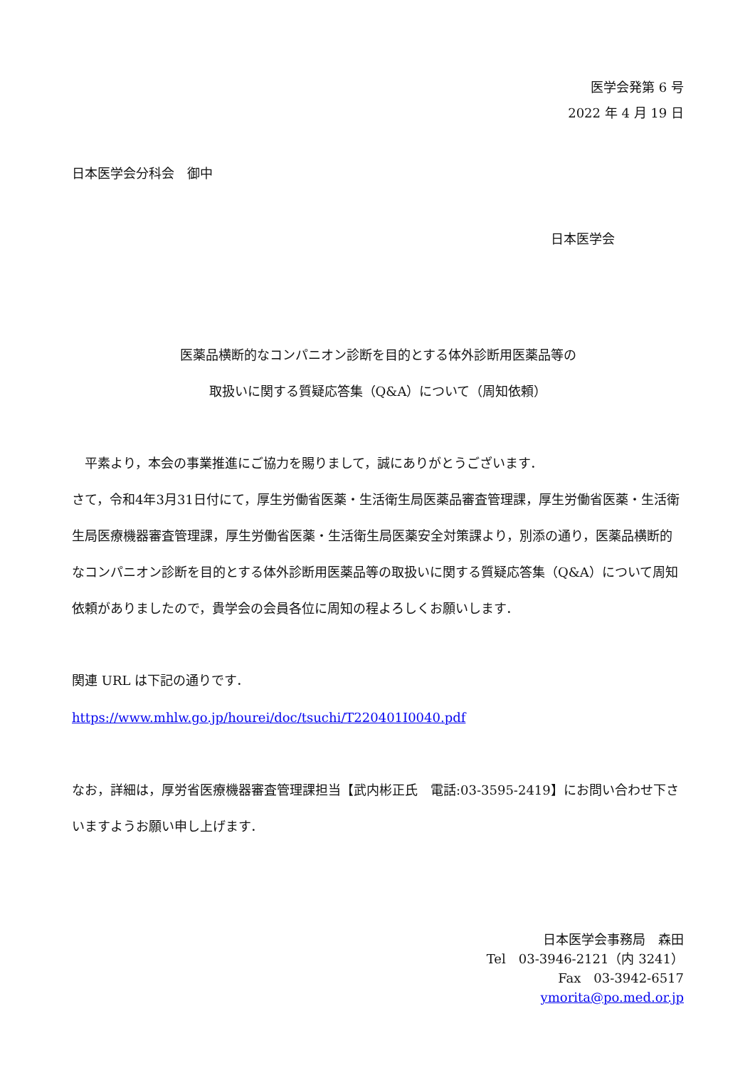医学会発第 6 号
2022 年 4 月 19 日
日本医学会分科会　御中
日本医学会
医薬品横断的なコンパニオン診断を目的とする体外診断用医薬品等の
取扱いに関する質疑応答集（Q&A）について（周知依頼）
　平素より，本会の事業推進にご協力を賜りまして，誠にありがとうございます．
さて，令和4年3月31日付にて，厚生労働省医薬・生活衛生局医薬品審査管理課，厚生労働省医薬・生活衛生局医療機器審査管理課，厚生労働省医薬・生活衛生局医薬安全対策課より，別添の通り，医薬品横断的なコンパニオン診断を目的とする体外診断用医薬品等の取扱いに関する質疑応答集（Q&A）について周知依頼がありましたので，貴学会の会員各位に周知の程よろしくお願いします．
関連 URL は下記の通りです．
https://www.mhlw.go.jp/hourei/doc/tsuchi/T220401I0040.pdf
なお，詳細は，厚労省医療機器審査管理課担当【武内彬正氏　電話:03-3595-2419】にお問い合わせ下さいますようお願い申し上げます．
日本医学会事務局　森田
Tel　03-3946-2121（内 3241）
Fax　03-3942-6517
ymorita@po.med.or.jp